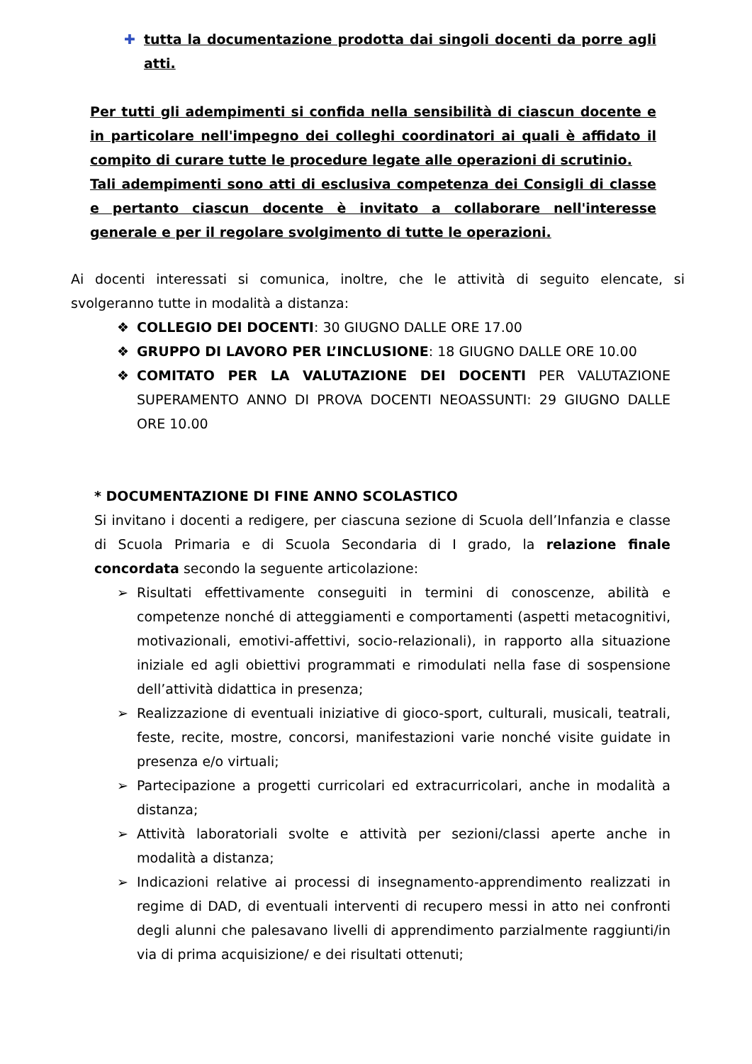✚ tutta la documentazione prodotta dai singoli docenti da porre agli atti.
Per tutti gli adempimenti si confida nella sensibilità di ciascun docente e in particolare nell'impegno dei colleghi coordinatori ai quali è affidato il compito di curare tutte le procedure legate alle operazioni di scrutinio.
Tali adempimenti sono atti di esclusiva competenza dei Consigli di classe e pertanto ciascun docente è invitato a collaborare nell'interesse generale e per il regolare svolgimento di tutte le operazioni.
Ai docenti interessati si comunica, inoltre, che le attività di seguito elencate, si svolgeranno tutte in modalità a distanza:
❖ COLLEGIO DEI DOCENTI: 30 GIUGNO DALLE ORE 17.00
❖ GRUPPO DI LAVORO PER L’INCLUSIONE: 18 GIUGNO DALLE ORE 10.00
❖ COMITATO PER LA VALUTAZIONE DEI DOCENTI PER VALUTAZIONE SUPERAMENTO ANNO DI PROVA DOCENTI NEOASSUNTI: 29 GIUGNO DALLE ORE 10.00
* DOCUMENTAZIONE DI FINE ANNO SCOLASTICO
Si invitano i docenti a redigere, per ciascuna sezione di Scuola dell’Infanzia e classe di Scuola Primaria e di Scuola Secondaria di I grado, la relazione finale concordata secondo la seguente articolazione:
➢ Risultati effettivamente conseguiti in termini di conoscenze, abilità e competenze nonché di atteggiamenti e comportamenti (aspetti metacognitivi, motivazionali, emotivi-affettivi, socio-relazionali), in rapporto alla situazione iniziale ed agli obiettivi programmati e rimodulati nella fase di sospensione dell’attività didattica in presenza;
➢ Realizzazione di eventuali iniziative di gioco-sport, culturali, musicali, teatrali, feste, recite, mostre, concorsi, manifestazioni varie nonché visite guidate in presenza e/o virtuali;
➢ Partecipazione a progetti curricolari ed extracurricolari, anche in modalità a distanza;
➢ Attività laboratoriali svolte e attività per sezioni/classi aperte anche in modalità a distanza;
➢ Indicazioni relative ai processi di insegnamento-apprendimento realizzati in regime di DAD, di eventuali interventi di recupero messi in atto nei confronti degli alunni che palesavano livelli di apprendimento parzialmente raggiunti/in via di prima acquisizione/ e dei risultati ottenuti;